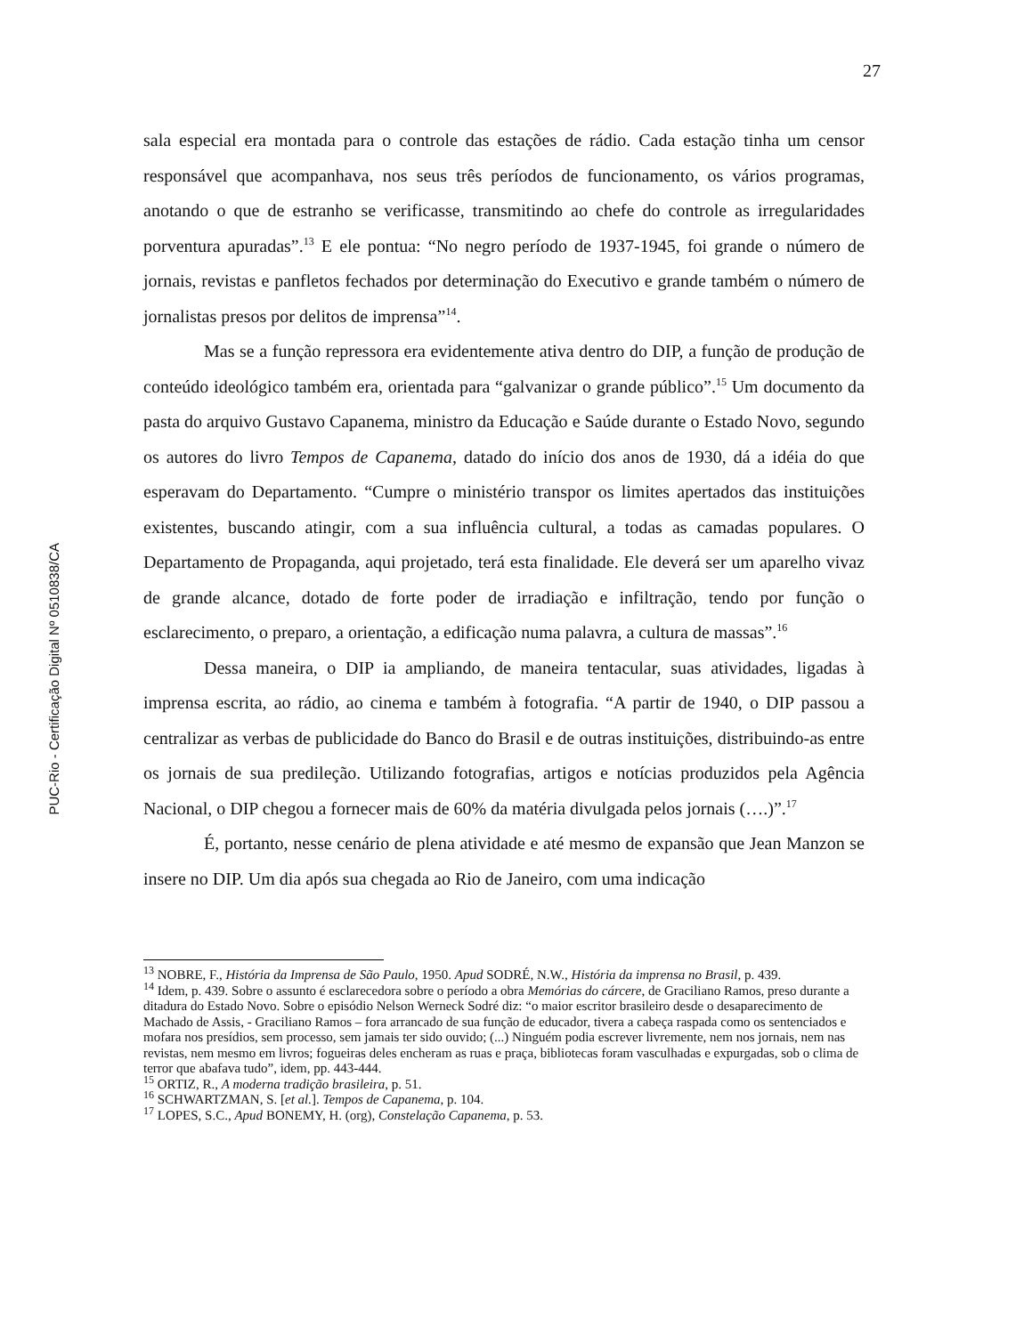PUC-Rio - Certificação Digital Nº 0510838/CA
27
sala especial era montada para o controle das estações de rádio. Cada estação tinha um censor responsável que acompanhava, nos seus três períodos de funcionamento, os vários programas, anotando o que de estranho se verificasse, transmitindo ao chefe do controle as irregularidades porventura apuradas”.<sup>13</sup> E ele pontua: “No negro período de 1937-1945, foi grande o número de jornais, revistas e panfletos fechados por determinação do Executivo e grande também o número de jornalistas presos por delitos de imprensa”<sup>14</sup>.
Mas se a função repressora era evidentemente ativa dentro do DIP, a função de produção de conteúdo ideológico também era, orientada para “galvanizar o grande público”.<sup>15</sup> Um documento da pasta do arquivo Gustavo Capanema, ministro da Educação e Saúde durante o Estado Novo, segundo os autores do livro Tempos de Capanema, datado do início dos anos de 1930, dá a idéia do que esperavam do Departamento. “Cumpre o ministério transpor os limites apertados das instituições existentes, buscando atingir, com a sua influência cultural, a todas as camadas populares. O Departamento de Propaganda, aqui projetado, terá esta finalidade. Ele deverá ser um aparelho vivaz de grande alcance, dotado de forte poder de irradiação e infiltração, tendo por função o esclarecimento, o preparo, a orientação, a edificação numa palavra, a cultura de massas”.<sup>16</sup>
Dessa maneira, o DIP ia ampliando, de maneira tentacular, suas atividades, ligadas à imprensa escrita, ao rádio, ao cinema e também à fotografia. “A partir de 1940, o DIP passou a centralizar as verbas de publicidade do Banco do Brasil e de outras instituições, distribuindo-as entre os jornais de sua predileção. Utilizando fotografias, artigos e notícias produzidos pela Agência Nacional, o DIP chegou a fornecer mais de 60% da matéria divulgada pelos jornais (….)”.<sup>17</sup>
É, portanto, nesse cenário de plena atividade e até mesmo de expansão que Jean Manzon se insere no DIP. Um dia após sua chegada ao Rio de Janeiro, com uma indicação
<sup>13</sup> NOBRE, F., História da Imprensa de São Paulo, 1950. Apud SODRÉ, N.W., História da imprensa no Brasil, p. 439.
<sup>14</sup> Idem, p. 439. Sobre o assunto é esclarecedora sobre o período a obra Memórias do cárcere, de Graciliano Ramos, preso durante a ditadura do Estado Novo. Sobre o episódio Nelson Werneck Sodré diz: “o maior escritor brasileiro desde o desaparecimento de Machado de Assis, - Graciliano Ramos – fora arrancado de sua função de educador, tivera a cabeça raspada como os sentenciados e mofara nos presídios, sem processo, sem jamais ter sido ouvido; (...) Ninguém podia escrever livremente, nem nos jornais, nem nas revistas, nem mesmo em livros; fogueiras deles encheram as ruas e praça, bibliotecas foram vasculhadas e expurgadas, sob o clima de terror que abafava tudo”, idem, pp. 443-444.
<sup>15</sup> ORTIZ, R., A moderna tradição brasileira, p. 51.
<sup>16</sup> SCHWARTZMAN, S. [et al.]. Tempos de Capanema, p. 104.
<sup>17</sup> LOPES, S.C., Apud BONEMY, H. (org), Constelação Capanema, p. 53.